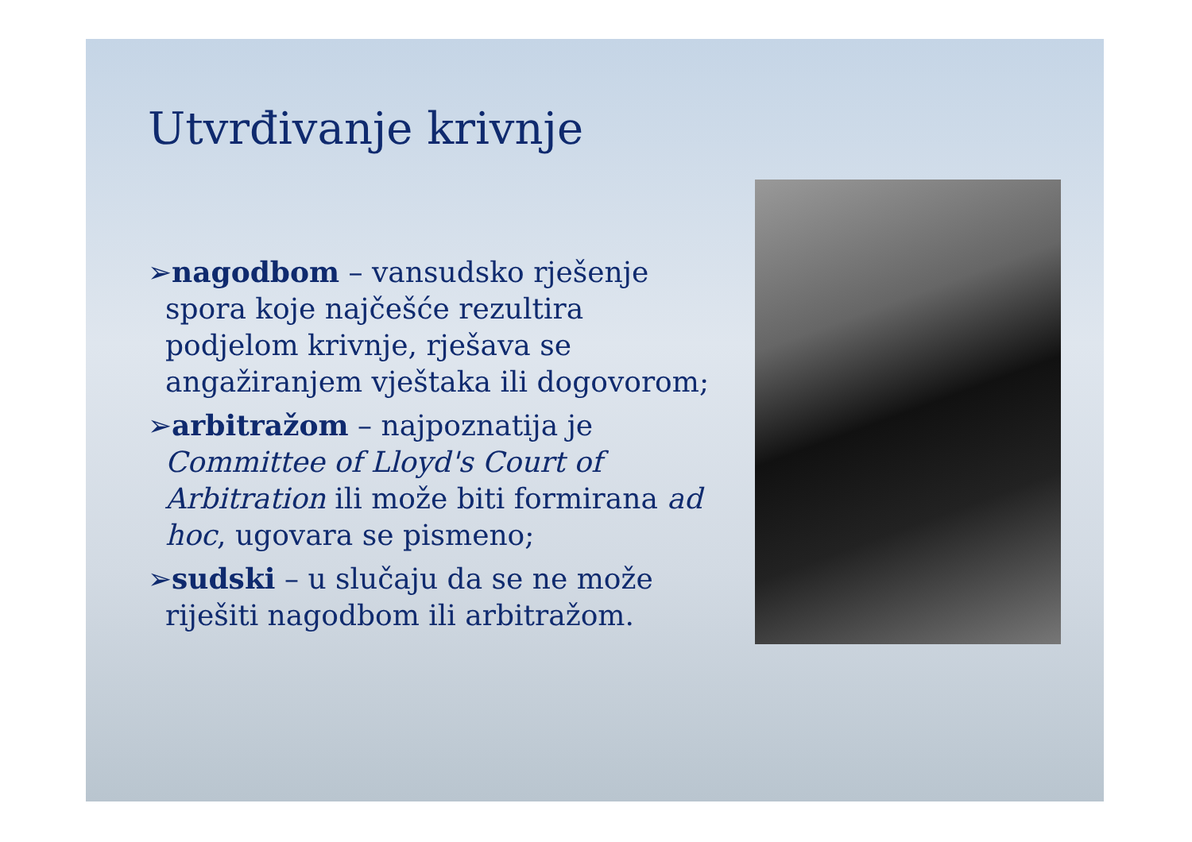Utvrđivanje krivnje
➢nagodbom – vansudsko rješenje spora koje najčešće rezultira podjelom krivnje, rješava se angažiranjem vještaka ili dogovorom;
➢arbitražom – najpoznatija je Committee of Lloyd's Court of Arbitration ili može biti formirana ad hoc, ugovara se pismeno;
➢sudski – u slučaju da se ne može riješiti nagodbom ili arbitražom.